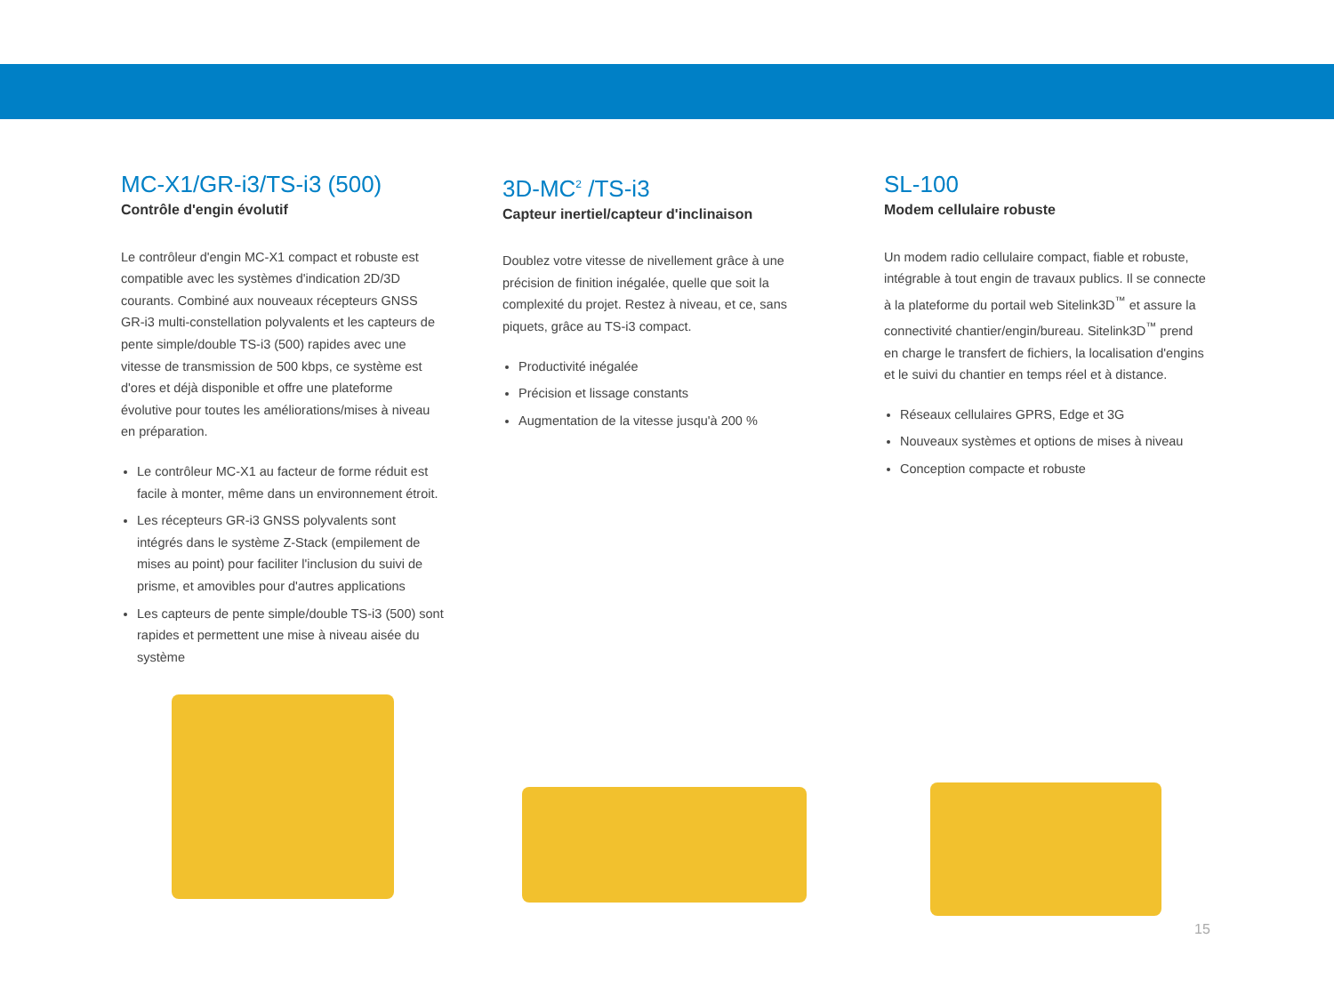MC-X1/GR-i3/TS-i3 (500)
Contrôle d'engin évolutif
Le contrôleur d'engin MC-X1 compact et robuste est compatible avec les systèmes d'indication 2D/3D courants. Combiné aux nouveaux récepteurs GNSS GR-i3 multi-constellation polyvalents et les capteurs de pente simple/double TS-i3 (500) rapides avec une vitesse de transmission de 500 kbps, ce système est d'ores et déjà disponible et offre une plateforme évolutive pour toutes les améliorations/mises à niveau en préparation.
Le contrôleur MC-X1 au facteur de forme réduit est facile à monter, même dans un environnement étroit.
Les récepteurs GR-i3 GNSS polyvalents sont intégrés dans le système Z-Stack (empilement de mises au point) pour faciliter l'inclusion du suivi de prisme, et amovibles pour d'autres applications
Les capteurs de pente simple/double TS-i3 (500) sont rapides et permettent une mise à niveau aisée du système
3D-MC<sup>2</sup> /TS-i3
Capteur inertiel/capteur d'inclinaison
Doublez votre vitesse de nivellement grâce à une précision de finition inégalée, quelle que soit la complexité du projet. Restez à niveau, et ce, sans piquets, grâce au TS-i3 compact.
Productivité inégalée
Précision et lissage constants
Augmentation de la vitesse jusqu'à 200 %
SL-100
Modem cellulaire robuste
Un modem radio cellulaire compact, fiable et robuste, intégrable à tout engin de travaux publics. Il se connecte à la plateforme du portail web Sitelink3D<sup>™</sup> et assure la connectivité chantier/engin/bureau. Sitelink3D<sup>™</sup> prend en charge le transfert de fichiers, la localisation d'engins et le suivi du chantier en temps réel et à distance.
Réseaux cellulaires GPRS, Edge et 3G
Nouveaux systèmes et options de mises à niveau
Conception compacte et robuste
15